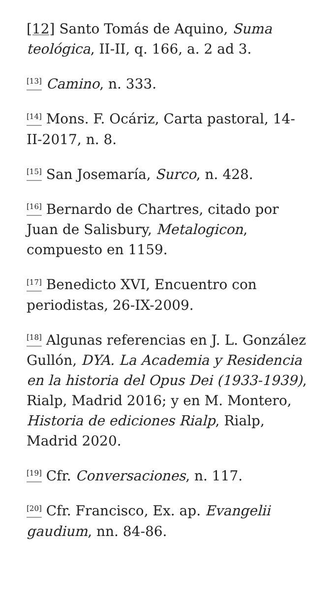[12] Santo Tomás de Aquino, Suma teológica, II-II, q. 166, a. 2 ad 3.
<sup>[13]</sup> Camino, n. 333.
<sup>[14]</sup> Mons. F. Ocáriz, Carta pastoral, 14-II-2017, n. 8.
<sup>[15]</sup> San Josemaría, Surco, n. 428.
<sup>[16]</sup> Bernardo de Chartres, citado por Juan de Salisbury, Metalogicon, compuesto en 1159.
<sup>[17]</sup> Benedicto XVI, Encuentro con periodistas, 26-IX-2009.
<sup>[18]</sup> Algunas referencias en J. L. González Gullón, DYA. La Academia y Residencia en la historia del Opus Dei (1933-1939), Rialp, Madrid 2016; y en M. Montero, Historia de ediciones Rialp, Rialp, Madrid 2020.
<sup>[19]</sup> Cfr. Conversaciones, n. 117.
<sup>[20]</sup> Cfr. Francisco, Ex. ap. Evangelii gaudium, nn. 84-86.